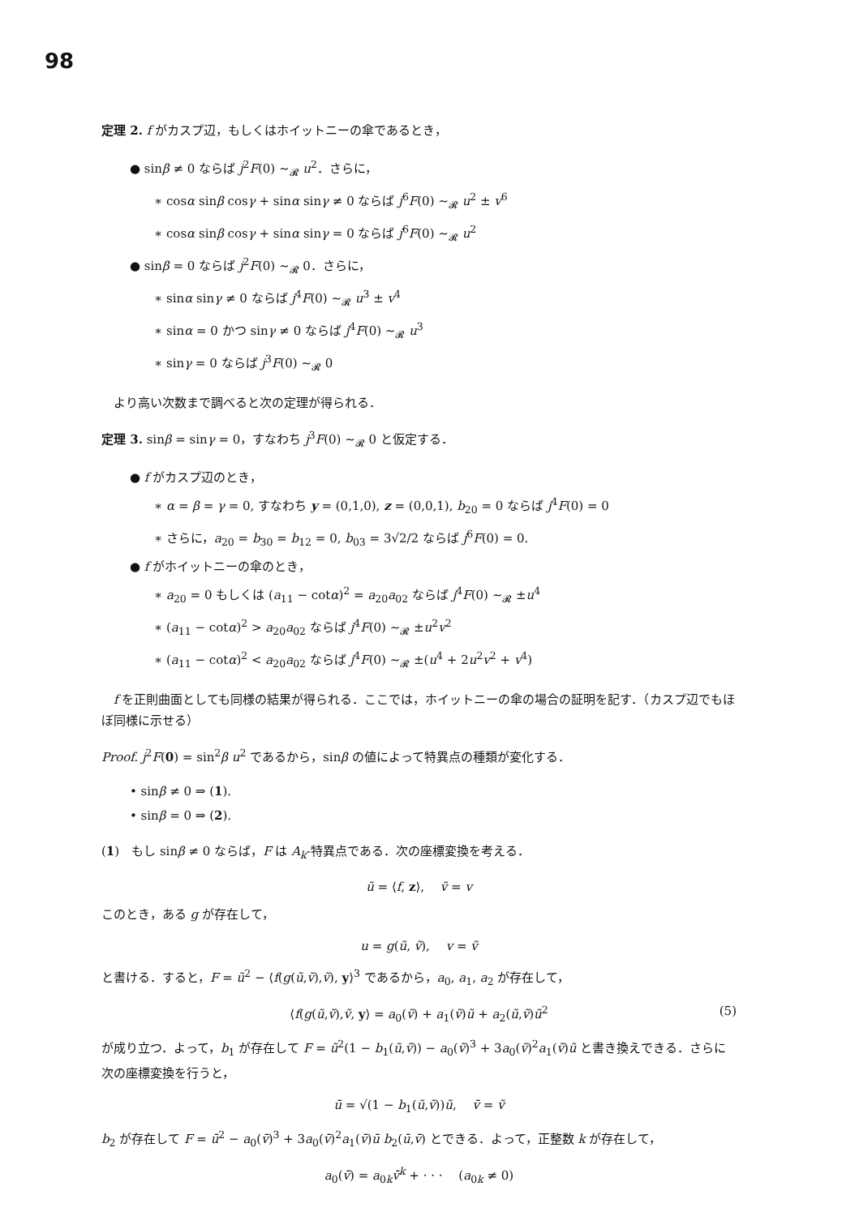98
定理 2. f がカスプ辺，もしくはホイットニーの傘であるとき，
● sinβ ≠ 0 ならば j<sup>2</sup>F(0) ∼<sub>𝓡</sub> u<sup>2</sup>．さらに，
∗ cosα sinβ cosγ + sinα sinγ ≠ 0 ならば j<sup>6</sup>F(0) ∼<sub>𝓡</sub> u<sup>2</sup> ± v<sup>6</sup>
∗ cosα sinβ cosγ + sinα sinγ = 0 ならば j<sup>6</sup>F(0) ∼<sub>𝓡</sub> u<sup>2</sup>
● sinβ = 0 ならば j<sup>2</sup>F(0) ∼<sub>𝓡</sub> 0．さらに，
∗ sinα sinγ ≠ 0 ならば j<sup>4</sup>F(0) ∼<sub>𝓡</sub> u<sup>3</sup> ± v<sup>4</sup>
∗ sinα = 0 かつ sinγ ≠ 0 ならば j<sup>4</sup>F(0) ∼<sub>𝓡</sub> u<sup>3</sup>
∗ sinγ = 0 ならば j<sup>3</sup>F(0) ∼<sub>𝓡</sub> 0
　より高い次数まで調べると次の定理が得られる．
定理 3. sinβ = sinγ = 0，すなわち j<sup>3</sup>F(0) ∼<sub>𝓡</sub> 0 と仮定する．
● f がカスプ辺のとき，
∗ α = β = γ = 0, すなわち y = (0,1,0), z = (0,0,1), b<sub>20</sub> = 0 ならば j<sup>4</sup>F(0) = 0
∗ さらに，a<sub>20</sub> = b<sub>30</sub> = b<sub>12</sub> = 0, b<sub>03</sub> = 3√2/2 ならば j<sup>6</sup>F(0) = 0.
● f がホイットニーの傘のとき，
∗ a<sub>20</sub> = 0 もしくは (a<sub>11</sub> − cotα)<sup>2</sup> = a<sub>20</sub>a<sub>02</sub> ならば j<sup>4</sup>F(0) ∼<sub>𝓡</sub> ±u<sup>4</sup>
∗ (a<sub>11</sub> − cotα)<sup>2</sup> > a<sub>20</sub>a<sub>02</sub> ならば j<sup>4</sup>F(0) ∼<sub>𝓡</sub> ±u<sup>2</sup>v<sup>2</sup>
∗ (a<sub>11</sub> − cotα)<sup>2</sup> < a<sub>20</sub>a<sub>02</sub> ならば j<sup>4</sup>F(0) ∼<sub>𝓡</sub> ±(u<sup>4</sup> + 2u<sup>2</sup>v<sup>2</sup> + v<sup>4</sup>)
　f を正則曲面としても同様の結果が得られる．ここでは，ホイットニーの傘の場合の証明を記す．（カスプ辺でもほぼ同様に示せる）
Proof. j<sup>2</sup>F(0) = sin<sup>2</sup>β u<sup>2</sup> であるから，sinβ の値によって特異点の種類が変化する．
• sinβ ≠ 0 ⇒ (1).
• sinβ = 0 ⇒ (2).
(1)　もし sinβ ≠ 0 ならば，F は A<sub>k</sub>-特異点である．次の座標変換を考える．
ũ = ⟨f, z⟩,　 ṽ = v
このとき，ある g が存在して，
u = g(ũ, ṽ),　 v = ṽ
と書ける．すると，F = ũ<sup>2</sup> − ⟨f(g(ũ,ṽ),ṽ), y⟩<sup>3</sup> であるから，a<sub>0</sub>, a<sub>1</sub>, a<sub>2</sub> が存在して，
⟨f(g(ũ,ṽ),ṽ, y⟩ = a<sub>0</sub>(ṽ) + a<sub>1</sub>(ṽ)ũ + a<sub>2</sub>(ũ,ṽ)ũ<sup>2</sup> (5)
が成り立つ．よって，b<sub>1</sub> が存在して F = ũ<sup>2</sup>(1 − b<sub>1</sub>(ũ,ṽ)) − a<sub>0</sub>(ṽ)<sup>3</sup> + 3a<sub>0</sub>(ṽ)<sup>2</sup>a<sub>1</sub>(ṽ)ũ と書き換えできる．さらに次の座標変換を行うと，
ū = √(1 − b<sub>1</sub>(ũ,ṽ))ũ,　 v̄ = ṽ
b<sub>2</sub> が存在して F = ū<sup>2</sup> − a<sub>0</sub>(v̄)<sup>3</sup> + 3a<sub>0</sub>(v̄)<sup>2</sup>a<sub>1</sub>(v̄)ū b<sub>2</sub>(ū,v̄) とできる．よって，正整数 k が存在して，
a<sub>0</sub>(v̄) = a<sub>0k</sub>v̄<sup>k</sup> + · · ·　 (a<sub>0k</sub> ≠ 0)